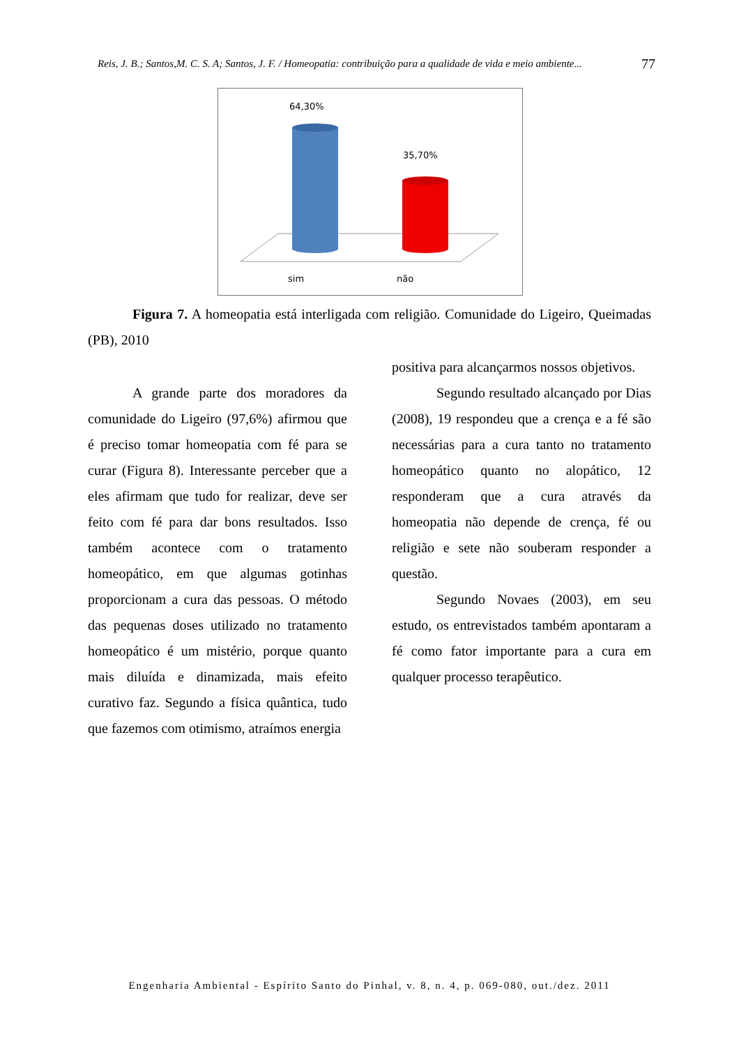Reis, J. B.; Santos,M. C. S. A; Santos, J. F. / Homeopatia: contribuição para a qualidade de vida e meio ambiente... 77
64,30%
35,70%
sim
não
Figura 7. A homeopatia está interligada com religião. Comunidade do Ligeiro, Queimadas (PB), 2010
A grande parte dos moradores da comunidade do Ligeiro (97,6%) afirmou que é preciso tomar homeopatia com fé para se curar (Figura 8). Interessante perceber que a eles afirmam que tudo for realizar, deve ser feito com fé para dar bons resultados. Isso também acontece com o tratamento homeopático, em que algumas gotinhas proporcionam a cura das pessoas. O método das pequenas doses utilizado no tratamento homeopático é um mistério, porque quanto mais diluída e dinamizada, mais efeito curativo faz. Segundo a física quântica, tudo que fazemos com otimismo, atraímos energia
positiva para alcançarmos nossos objetivos.
Segundo resultado alcançado por Dias (2008), 19 respondeu que a crença e a fé são necessárias para a cura tanto no tratamento homeopático quanto no alopático, 12 responderam que a cura através da homeopatia não depende de crença, fé ou religião e sete não souberam responder a questão.
Segundo Novaes (2003), em seu estudo, os entrevistados também apontaram a fé como fator importante para a cura em qualquer processo terapêutico.
Engenharia Ambiental - Espírito Santo do Pinhal, v. 8, n. 4, p. 069-080, out./dez. 2011